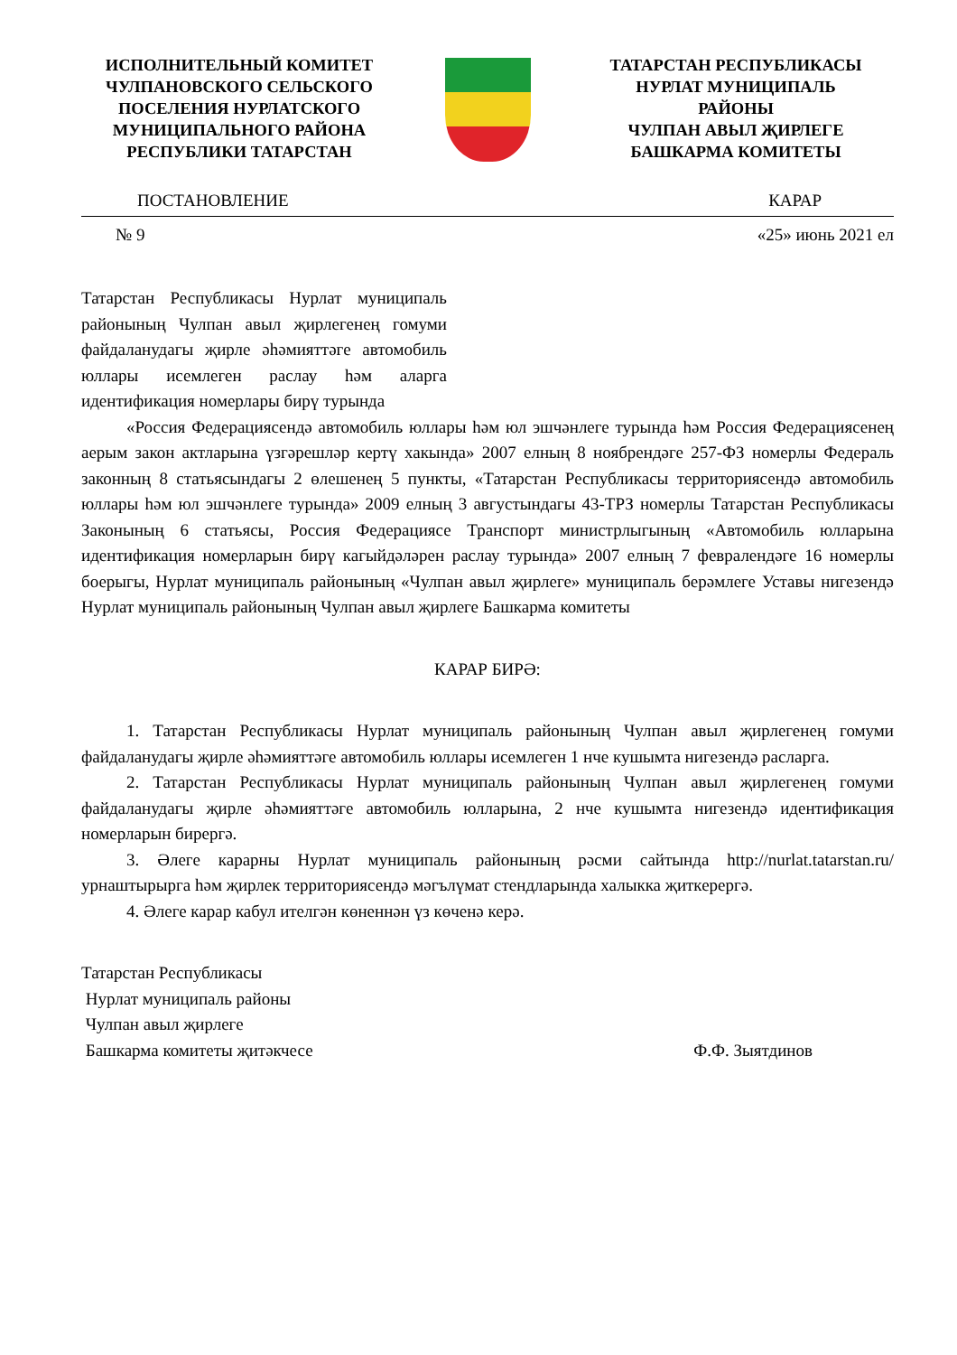ИСПОЛНИТЕЛЬНЫЙ КОМИТЕТ
ЧУЛПАНОВСКОГО СЕЛЬСКОГО
ПОСЕЛЕНИЯ НУРЛАТСКОГО
МУНИЦИПАЛЬНОГО РАЙОНА
РЕСПУБЛИКИ ТАТАРСТАН
ТАТАРСТАН РЕСПУБЛИКАСЫ
НУРЛАТ МУНИЦИПАЛЬ
РАЙОНЫ
ЧУЛПАН АВЫЛ ҖИРЛЕГЕ
БАШКАРМА КОМИТЕТЫ
ПОСТАНОВЛЕНИЕ КАРАР
№ 9 «25» июнь 2021 ел
Татарстан Республикасы Нурлат муниципаль районының Чулпан авыл җирлегенең гомуми файдаланудагы җирле әһәмияттәге автомобиль юллары исемлеген раслау һәм аларга идентификация номерлары бирү турында
«Россия Федерациясендә автомобиль юллары һәм юл эшчәнлеге турында һәм Россия Федерациясенең аерым закон актларына үзгәрешләр кертү хакында» 2007 елның 8 ноябрендәге 257-ФЗ номерлы Федераль законның 8 статьясындагы 2 өлешенең 5 пункты, «Татарстан Республикасы территориясендә автомобиль юллары һәм юл эшчәнлеге турында» 2009 елның 3 августындагы 43-ТРЗ номерлы Татарстан Республикасы Законының 6 статьясы, Россия Федерациясе Транспорт министрлыгының «Автомобиль юлларына идентификация номерларын бирү кагыйдәләрен раслау турында» 2007 елның 7 февралендәге 16 номерлы боерыгы, Нурлат муниципаль районының «Чулпан авыл җирлеге» муниципаль берәмлеге Уставы нигезендә Нурлат муниципаль районының Чулпан авыл җирлеге Башкарма комитеты
КАРАР БИРӘ:
1. Татарстан Республикасы Нурлат муниципаль районының Чулпан авыл җирлегенең гомуми файдаланудагы җирле әһәмияттәге автомобиль юллары исемлеген 1 нче кушымта нигезендә расларга.
2. Татарстан Республикасы Нурлат муниципаль районының Чулпан авыл җирлегенең гомуми файдаланудагы җирле әһәмияттәге автомобиль юлларына, 2 нче кушымта нигезендә идентификация номерларын бирергә.
3. Әлеге карарны Нурлат муниципаль районының рәсми сайтында http://nurlat.tatarstan.ru/ урнаштырырга һәм җирлек территориясендә мәгълүмат стендларында халыкка җиткерергә.
4. Әлеге карар кабул ителгән көненнән үз көченә керә.
Татарстан Республикасы
Нурлат муниципаль районы
Чулпан авыл җирлеге
Башкарма комитеты җитәкчесе Ф.Ф. Зыятдинов